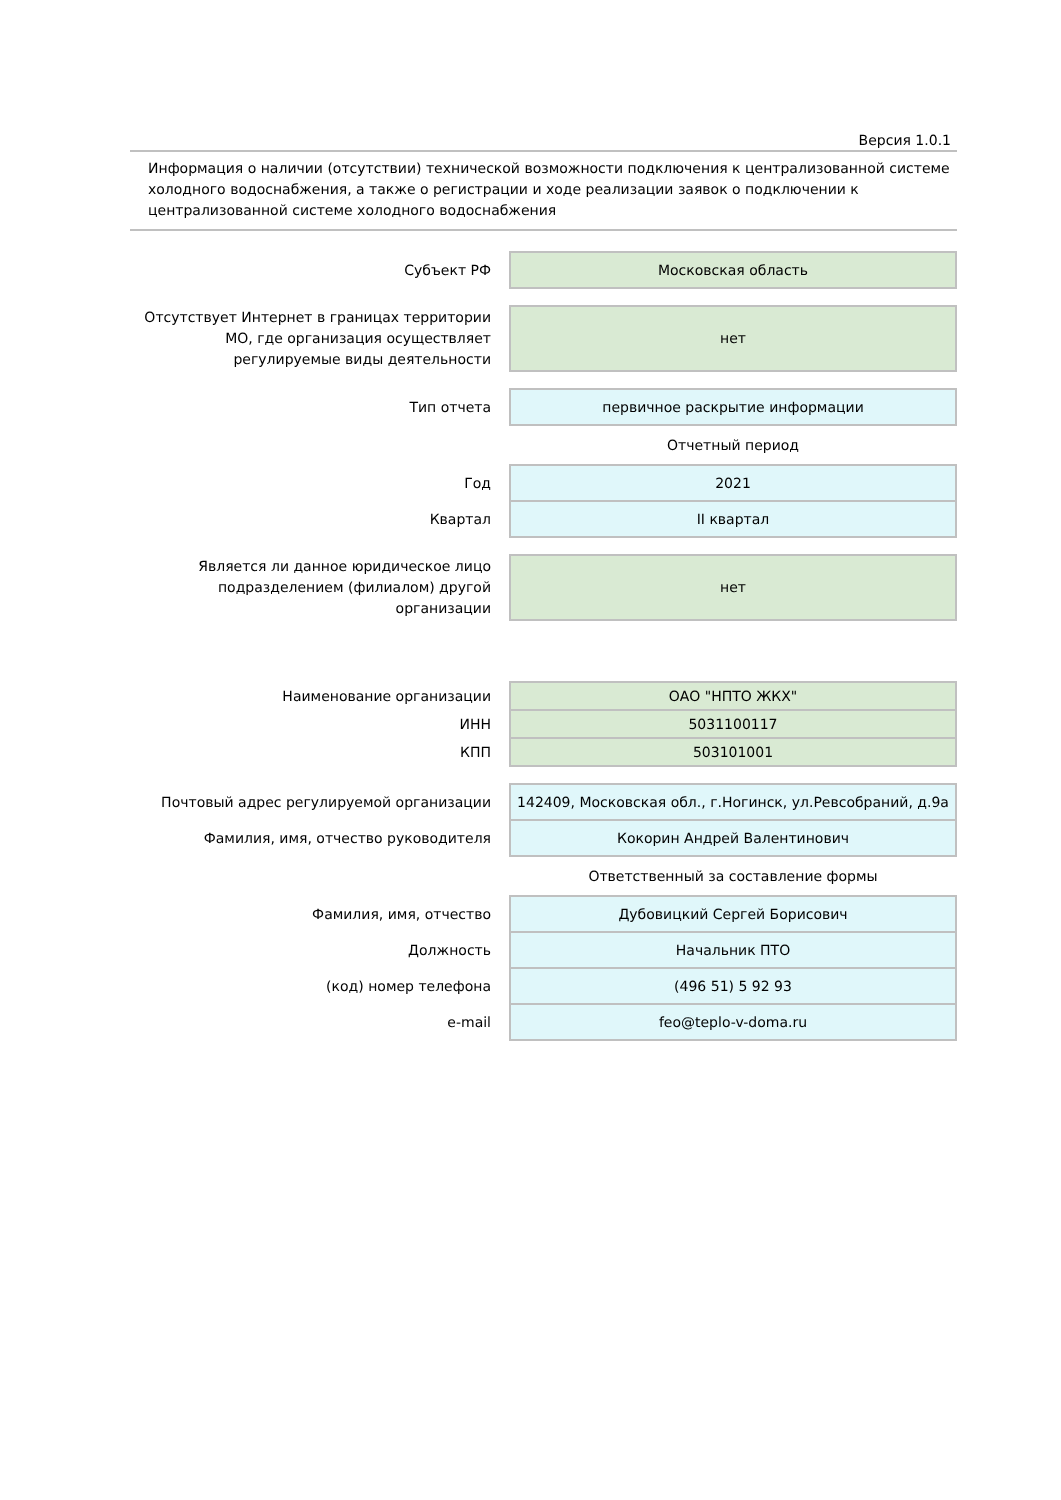Версия 1.0.1
Информация о наличии (отсутствии) технической возможности подключения к централизованной системе холодного водоснабжения, а также о регистрации и ходе реализации заявок о подключении к централизованной системе холодного водоснабжения
| Субъект РФ | Московская область |
| Отсутствует Интернет в границах территории МО, где организация осуществляет регулируемые виды деятельности | нет |
| Тип отчета | первичное раскрытие информации |
| | Отчетный период |
| Год | 2021 |
| Квартал | II квартал |
| Является ли данное юридическое лицо подразделением (филиалом) другой организации | нет |
| Наименование организации | ОАО "НПТО ЖКХ" |
| ИНН | 5031100117 |
| КПП | 503101001 |
| Почтовый адрес регулируемой организации | 142409, Московская обл., г.Ногинск, ул.Ревсобраний, д.9а |
| Фамилия, имя, отчество руководителя | Кокорин Андрей Валентинович |
| | Ответственный за составление формы |
| Фамилия, имя, отчество | Дубовицкий Сергей Борисович |
| Должность | Начальник ПТО |
| (код) номер телефона | (496 51) 5 92 93 |
| e-mail | feo@teplo-v-doma.ru |